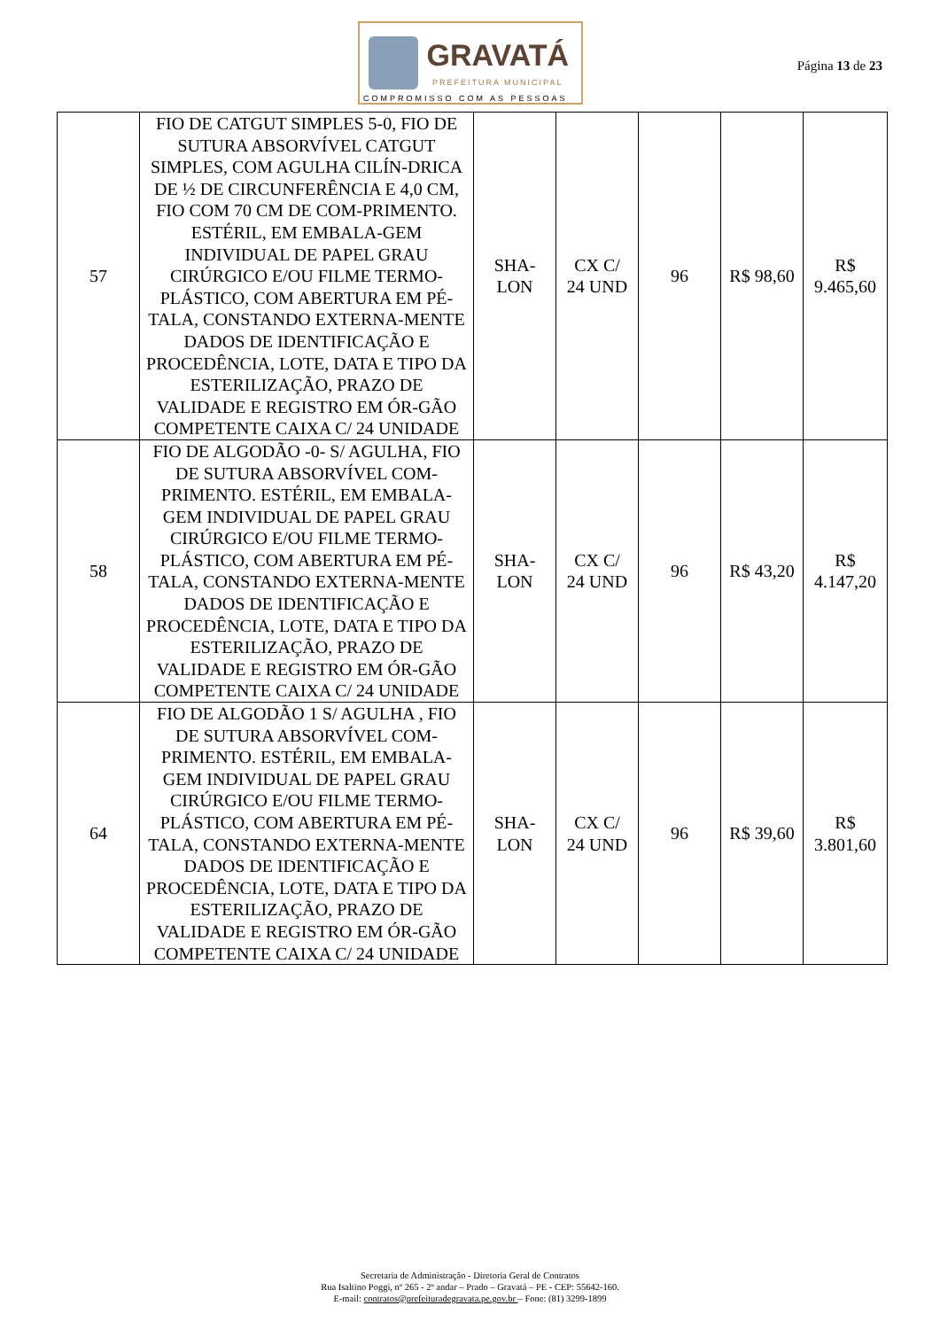GRAVATÁ
PREFEITURA MUNICIPAL
COMPROMISSO COM AS PESSOAS
Página 13 de 23
| 57 | FIO DE CATGUT SIMPLES 5-0, FIO DE SUTURA ABSORVÍVEL CATGUT SIMPLES, COM AGULHA CILÍN-DRICA DE ½ DE CIRCUNFERÊNCIA E 4,0 CM, FIO COM 70 CM DE COM-PRIMENTO. ESTÉRIL, EM EMBALA-GEM INDIVIDUAL DE PAPEL GRAU CIRÚRGICO E/OU FILME TERMO-PLÁSTICO, COM ABERTURA EM PÉ-TALA, CONSTANDO EXTERNA-MENTE DADOS DE IDENTIFICAÇÃO E PROCEDÊNCIA, LOTE, DATA E TIPO DA ESTERILIZAÇÃO, PRAZO DE VALIDADE E REGISTRO EM ÓR-GÃO COMPETENTE CAIXA C/ 24 UNIDADE | SHA- LON | CX C/ 24 UND | 96 | R$ 98,60 | R$ 9.465,60 |
| 58 | FIO DE ALGODÃO -0- S/ AGULHA, FIO DE SUTURA ABSORVÍVEL COM-PRIMENTO. ESTÉRIL, EM EMBALA-GEM INDIVIDUAL DE PAPEL GRAU CIRÚRGICO E/OU FILME TERMO-PLÁSTICO, COM ABERTURA EM PÉ-TALA, CONSTANDO EXTERNA-MENTE DADOS DE IDENTIFICAÇÃO E PROCEDÊNCIA, LOTE, DATA E TIPO DA ESTERILIZAÇÃO, PRAZO DE VALIDADE E REGISTRO EM ÓR-GÃO COMPETENTE CAIXA C/ 24 UNIDADE | SHA- LON | CX C/ 24 UND | 96 | R$ 43,20 | R$ 4.147,20 |
| 64 | FIO DE ALGODÃO 1 S/ AGULHA , FIO DE SUTURA ABSORVÍVEL COM-PRIMENTO. ESTÉRIL, EM EMBALA-GEM INDIVIDUAL DE PAPEL GRAU CIRÚRGICO E/OU FILME TERMO-PLÁSTICO, COM ABERTURA EM PÉ-TALA, CONSTANDO EXTERNA-MENTE DADOS DE IDENTIFICAÇÃO E PROCEDÊNCIA, LOTE, DATA E TIPO DA ESTERILIZAÇÃO, PRAZO DE VALIDADE E REGISTRO EM ÓR-GÃO COMPETENTE CAIXA C/ 24 UNIDADE | SHA- LON | CX C/ 24 UND | 96 | R$ 39,60 | R$ 3.801,60 |
Secretaria de Administração - Diretoria Geral de Contratos
Rua Isaltino Poggi, nº 265 - 2º andar – Prado – Gravatá – PE - CEP: 55642-160.
E-mail: contratos@prefeituradegravata.pe.gov.br – Fone: (81) 3299-1899